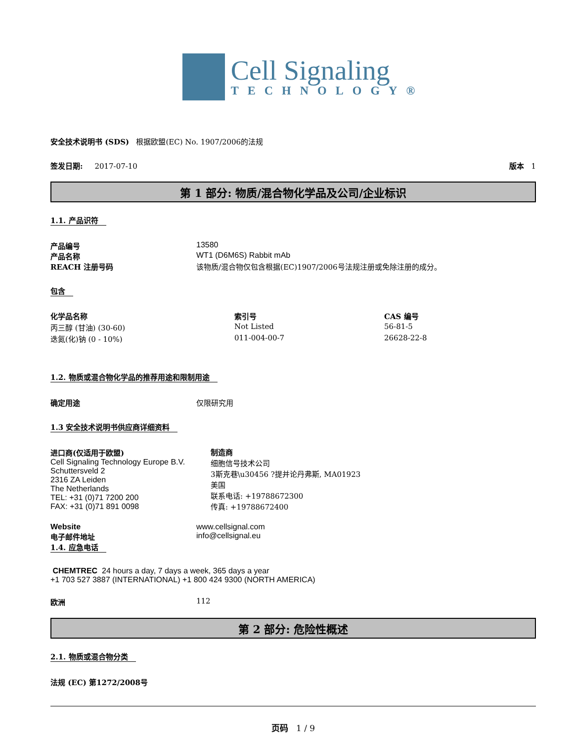Cell Signaling
TECHNOLOGY®
安全技术说明书 (SDS) 根据欧盟(EC) No. 1907/2006的法规
签发日期: 2017-07-10 版本 1
第 1 部分: 物质/混合物化学品及公司/企业标识
1.1. 产品识符
产品编号 13580
产品名称 WT1 (D6M6S) Rabbit mAb
REACH 注册号码 该物质/混合物仅包含根据(EC)1907/2006号法规注册或免除注册的成分。
包含
| 化学品名称 | 索引号 | CAS 编号 |
| --- | --- | --- |
| 丙三醇 (甘油) (30-60) | Not Listed | 56-81-5 |
| 迭氮(化)钠 (0 - 10%) | 011-004-00-7 | 26628-22-8 |
1.2. 物质或混合物化学品的推荐用途和限制用途
确定用途 仅限研究用
1.3 安全技术说明书供应商详细资料
进口商(仅适用于欧盟)
Cell Signaling Technology Europe B.V.
Schuttersveld 2
2316 ZA Leiden
The Netherlands
TEL: +31 (0)71 7200 200
FAX: +31 (0)71 891 0098
制造商
细胞信号技术公司
3斯克巷\u30456 ?提并论丹弗斯, MA01923
美国
联系电话: +19788672300
传真: +19788672400
Website www.cellsignal.com
电子邮件地址 info@cellsignal.eu
1.4. 应急电话
CHEMTREC 24 hours a day, 7 days a week, 365 days a year
+1 703 527 3887 (INTERNATIONAL) +1 800 424 9300 (NORTH AMERICA)
欧洲 112
第 2 部分: 危险性概述
2.1. 物质或混合物分类
法规 (EC) 第1272/2008号
页码 1 / 9